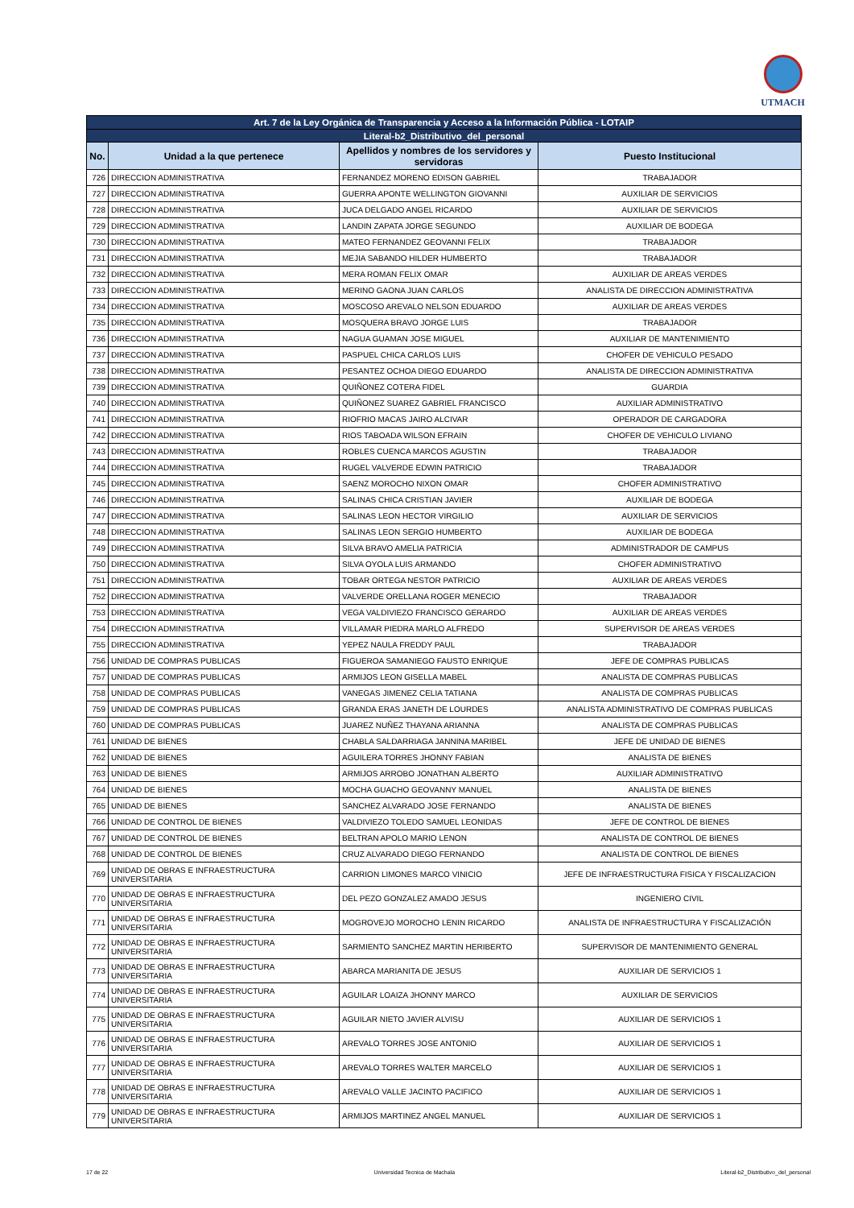UTMACH
| Art. 7 de la Ley Orgánica de Transparencia y Acceso a la Información Pública - LOTAIP | | | |
| Literal-b2_Distributivo_del_personal | | | |
| No. | Unidad a la que pertenece | Apellidos y nombres de los servidores y servidoras | Puesto Institucional |
| 726 | DIRECCION ADMINISTRATIVA | FERNANDEZ MORENO EDISON GABRIEL | TRABAJADOR |
| 727 | DIRECCION ADMINISTRATIVA | GUERRA APONTE WELLINGTON GIOVANNI | AUXILIAR DE SERVICIOS |
| 728 | DIRECCION ADMINISTRATIVA | JUCA DELGADO ANGEL RICARDO | AUXILIAR DE SERVICIOS |
| 729 | DIRECCION ADMINISTRATIVA | LANDIN ZAPATA JORGE SEGUNDO | AUXILIAR DE BODEGA |
| 730 | DIRECCION ADMINISTRATIVA | MATEO FERNANDEZ GEOVANNI FELIX | TRABAJADOR |
| 731 | DIRECCION ADMINISTRATIVA | MEJIA SABANDO HILDER HUMBERTO | TRABAJADOR |
| 732 | DIRECCION ADMINISTRATIVA | MERA ROMAN FELIX OMAR | AUXILIAR DE AREAS VERDES |
| 733 | DIRECCION ADMINISTRATIVA | MERINO GAONA JUAN CARLOS | ANALISTA DE DIRECCION ADMINISTRATIVA |
| 734 | DIRECCION ADMINISTRATIVA | MOSCOSO AREVALO NELSON EDUARDO | AUXILIAR DE AREAS VERDES |
| 735 | DIRECCION ADMINISTRATIVA | MOSQUERA BRAVO JORGE LUIS | TRABAJADOR |
| 736 | DIRECCION ADMINISTRATIVA | NAGUA GUAMAN JOSE MIGUEL | AUXILIAR DE MANTENIMIENTO |
| 737 | DIRECCION ADMINISTRATIVA | PASPUEL CHICA CARLOS LUIS | CHOFER DE VEHICULO PESADO |
| 738 | DIRECCION ADMINISTRATIVA | PESANTEZ OCHOA DIEGO EDUARDO | ANALISTA DE DIRECCION ADMINISTRATIVA |
| 739 | DIRECCION ADMINISTRATIVA | QUIÑONEZ COTERA FIDEL | GUARDIA |
| 740 | DIRECCION ADMINISTRATIVA | QUIÑONEZ SUAREZ GABRIEL FRANCISCO | AUXILIAR ADMINISTRATIVO |
| 741 | DIRECCION ADMINISTRATIVA | RIOFRIO MACAS JAIRO ALCIVAR | OPERADOR DE CARGADORA |
| 742 | DIRECCION ADMINISTRATIVA | RIOS TABOADA WILSON EFRAIN | CHOFER DE VEHICULO LIVIANO |
| 743 | DIRECCION ADMINISTRATIVA | ROBLES CUENCA MARCOS AGUSTIN | TRABAJADOR |
| 744 | DIRECCION ADMINISTRATIVA | RUGEL VALVERDE EDWIN PATRICIO | TRABAJADOR |
| 745 | DIRECCION ADMINISTRATIVA | SAENZ MOROCHO NIXON OMAR | CHOFER ADMINISTRATIVO |
| 746 | DIRECCION ADMINISTRATIVA | SALINAS CHICA CRISTIAN JAVIER | AUXILIAR DE BODEGA |
| 747 | DIRECCION ADMINISTRATIVA | SALINAS LEON HECTOR VIRGILIO | AUXILIAR DE SERVICIOS |
| 748 | DIRECCION ADMINISTRATIVA | SALINAS LEON SERGIO HUMBERTO | AUXILIAR DE BODEGA |
| 749 | DIRECCION ADMINISTRATIVA | SILVA BRAVO AMELIA PATRICIA | ADMINISTRADOR DE CAMPUS |
| 750 | DIRECCION ADMINISTRATIVA | SILVA OYOLA LUIS ARMANDO | CHOFER ADMINISTRATIVO |
| 751 | DIRECCION ADMINISTRATIVA | TOBAR ORTEGA NESTOR PATRICIO | AUXILIAR DE AREAS VERDES |
| 752 | DIRECCION ADMINISTRATIVA | VALVERDE ORELLANA ROGER MENECIO | TRABAJADOR |
| 753 | DIRECCION ADMINISTRATIVA | VEGA VALDIVIEZO FRANCISCO GERARDO | AUXILIAR DE AREAS VERDES |
| 754 | DIRECCION ADMINISTRATIVA | VILLAMAR PIEDRA MARLO ALFREDO | SUPERVISOR DE AREAS VERDES |
| 755 | DIRECCION ADMINISTRATIVA | YEPEZ NAULA FREDDY PAUL | TRABAJADOR |
| 756 | UNIDAD DE COMPRAS PUBLICAS | FIGUEROA SAMANIEGO FAUSTO ENRIQUE | JEFE DE COMPRAS PUBLICAS |
| 757 | UNIDAD DE COMPRAS PUBLICAS | ARMIJOS LEON GISELLA MABEL | ANALISTA DE COMPRAS PUBLICAS |
| 758 | UNIDAD DE COMPRAS PUBLICAS | VANEGAS JIMENEZ CELIA TATIANA | ANALISTA DE COMPRAS PUBLICAS |
| 759 | UNIDAD DE COMPRAS PUBLICAS | GRANDA ERAS JANETH DE LOURDES | ANALISTA ADMINISTRATIVO DE COMPRAS PUBLICAS |
| 760 | UNIDAD DE COMPRAS PUBLICAS | JUAREZ NUÑEZ THAYANA ARIANNA | ANALISTA DE COMPRAS PUBLICAS |
| 761 | UNIDAD DE BIENES | CHABLA SALDARRIAGA JANNINA MARIBEL | JEFE DE UNIDAD DE BIENES |
| 762 | UNIDAD DE BIENES | AGUILERA TORRES JHONNY FABIAN | ANALISTA DE BIENES |
| 763 | UNIDAD DE BIENES | ARMIJOS ARROBO JONATHAN ALBERTO | AUXILIAR ADMINISTRATIVO |
| 764 | UNIDAD DE BIENES | MOCHA GUACHO GEOVANNY MANUEL | ANALISTA DE BIENES |
| 765 | UNIDAD DE BIENES | SANCHEZ ALVARADO JOSE FERNANDO | ANALISTA DE BIENES |
| 766 | UNIDAD DE CONTROL DE BIENES | VALDIVIEZO TOLEDO SAMUEL LEONIDAS | JEFE DE CONTROL DE BIENES |
| 767 | UNIDAD DE CONTROL DE BIENES | BELTRAN APOLO MARIO LENON | ANALISTA DE CONTROL DE BIENES |
| 768 | UNIDAD DE CONTROL DE BIENES | CRUZ ALVARADO DIEGO FERNANDO | ANALISTA DE CONTROL DE BIENES |
| 769 | UNIDAD DE OBRAS E INFRAESTRUCTURA UNIVERSITARIA | CARRION LIMONES MARCO VINICIO | JEFE DE INFRAESTRUCTURA FISICA Y FISCALIZACION |
| 770 | UNIDAD DE OBRAS E INFRAESTRUCTURA UNIVERSITARIA | DEL PEZO GONZALEZ AMADO JESUS | INGENIERO CIVIL |
| 771 | UNIDAD DE OBRAS E INFRAESTRUCTURA UNIVERSITARIA | MOGROVEJO MOROCHO LENIN RICARDO | ANALISTA DE INFRAESTRUCTURA Y FISCALIZACIÓN |
| 772 | UNIDAD DE OBRAS E INFRAESTRUCTURA UNIVERSITARIA | SARMIENTO SANCHEZ MARTIN HERIBERTO | SUPERVISOR DE MANTENIMIENTO GENERAL |
| 773 | UNIDAD DE OBRAS E INFRAESTRUCTURA UNIVERSITARIA | ABARCA MARIANITA DE JESUS | AUXILIAR DE SERVICIOS 1 |
| 774 | UNIDAD DE OBRAS E INFRAESTRUCTURA UNIVERSITARIA | AGUILAR LOAIZA JHONNY MARCO | AUXILIAR DE SERVICIOS |
| 775 | UNIDAD DE OBRAS E INFRAESTRUCTURA UNIVERSITARIA | AGUILAR NIETO JAVIER ALVISU | AUXILIAR DE SERVICIOS 1 |
| 776 | UNIDAD DE OBRAS E INFRAESTRUCTURA UNIVERSITARIA | AREVALO TORRES JOSE ANTONIO | AUXILIAR DE SERVICIOS 1 |
| 777 | UNIDAD DE OBRAS E INFRAESTRUCTURA UNIVERSITARIA | AREVALO TORRES WALTER MARCELO | AUXILIAR DE SERVICIOS 1 |
| 778 | UNIDAD DE OBRAS E INFRAESTRUCTURA UNIVERSITARIA | AREVALO VALLE JACINTO PACIFICO | AUXILIAR DE SERVICIOS 1 |
| 779 | UNIDAD DE OBRAS E INFRAESTRUCTURA UNIVERSITARIA | ARMIJOS MARTINEZ ANGEL MANUEL | AUXILIAR DE SERVICIOS 1 |
17 de 22 Universidad Tecnica de Machala Literal-b2_Distributivo_del_personal